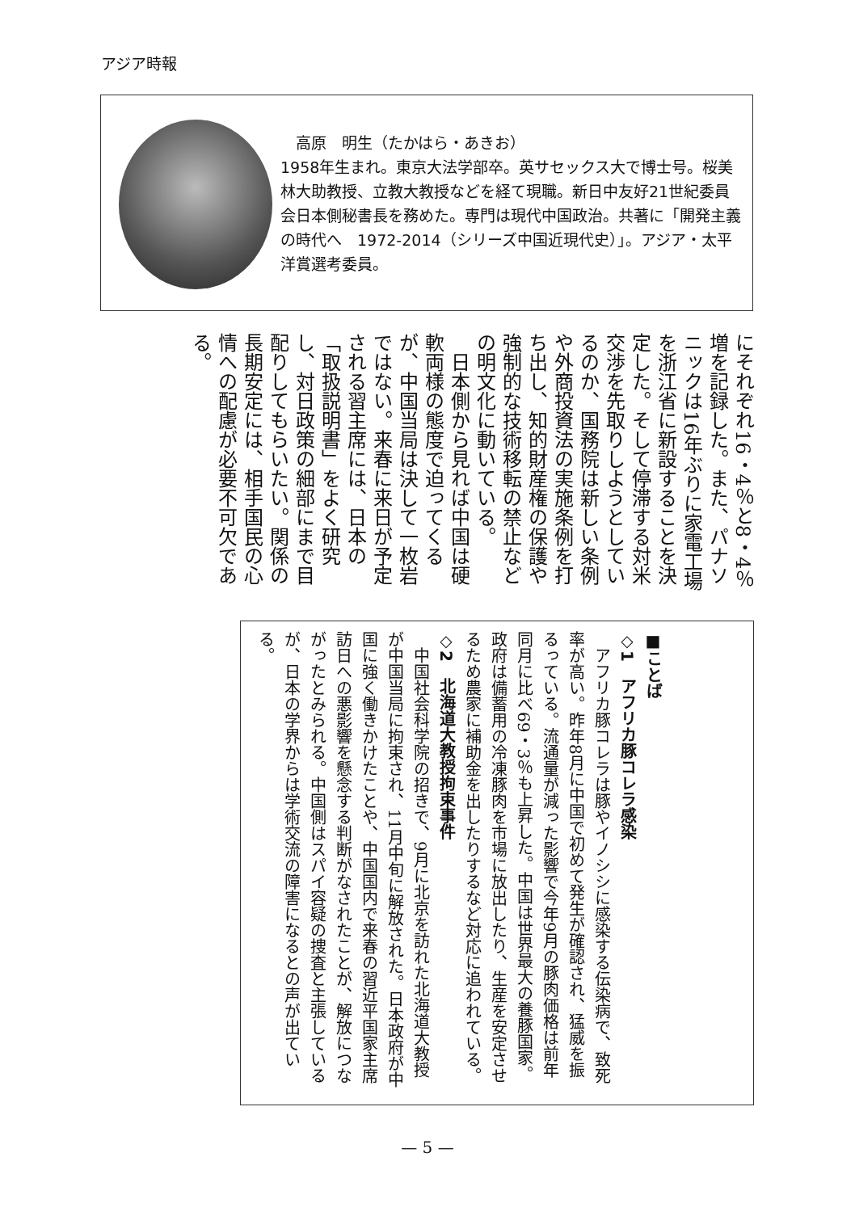アジア時報
　高原　明生（たかはら・あきお）
1958年生まれ。東京大法学部卒。英サセックス大で博士号。桜美林大助教授、立教大教授などを経て現職。新日中友好21世紀委員会日本側秘書長を務めた。専門は現代中国政治。共著に「開発主義の時代へ　1972-2014（シリーズ中国近現代史）」。アジア・太平洋賞選考委員。
にそれぞれ16・4％と8・4％増を記録した。また、パナソニックは16年ぶりに家電工場を浙江省に新設することを決定した。そして停滞する対米交渉を先取りしようとしているのか、国務院は新しい条例や外商投資法の実施条例を打ち出し、知的財産権の保護や強制的な技術移転の禁止などの明文化に動いている。
　日本側から見れば中国は硬軟両様の態度で迫ってくるが、中国当局は決して一枚岩ではない。来春に来日が予定される習主席には、日本の「取扱説明書」をよく研究し、対日政策の細部にまで目配りしてもらいたい。関係の長期安定には、相手国民の心情への配慮が必要不可欠である。
■ことば
◇1　アフリカ豚コレラ感染
　アフリカ豚コレラは豚やイノシシに感染する伝染病で、致死率が高い。昨年8月に中国で初めて発生が確認され、猛威を振るっている。流通量が減った影響で今年9月の豚肉価格は前年同月に比べ69・3％も上昇した。中国は世界最大の養豚国家。政府は備蓄用の冷凍豚肉を市場に放出したり、生産を安定させるため農家に補助金を出したりするなど対応に追われている。
◇2　北海道大教授拘束事件
　中国社会科学院の招きで、9月に北京を訪れた北海道大教授が中国当局に拘束され、11月中旬に解放された。日本政府が中国に強く働きかけたことや、中国国内で来春の習近平国家主席訪日への悪影響を懸念する判断がなされたことが、解放につながったとみられる。中国側はスパイ容疑の捜査と主張しているが、日本の学界からは学術交流の障害になるとの声が出ている。
— 5 —